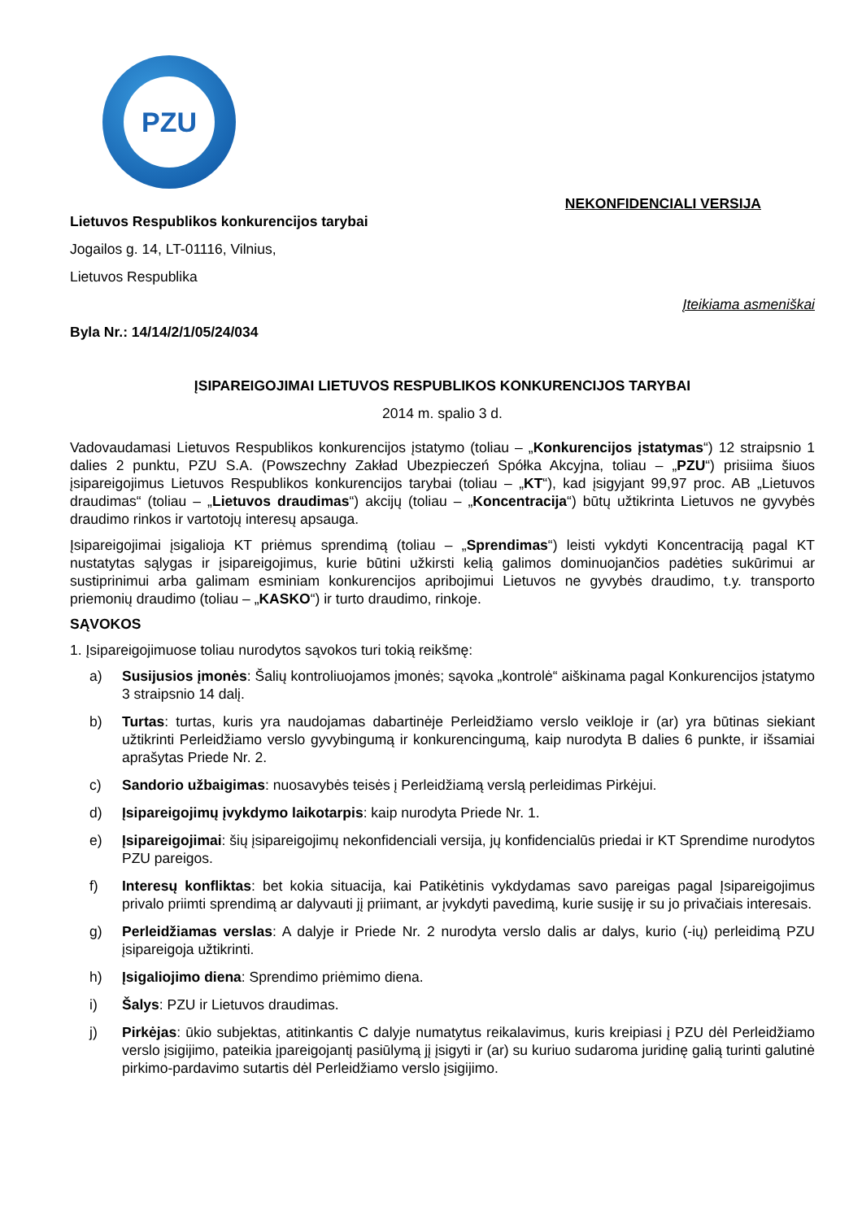PZU
NEKONFIDENCIALI VERSIJA
Lietuvos Respublikos konkurencijos tarybai
Jogailos g. 14, LT-01116, Vilnius,
Lietuvos Respublika
Įteikiama asmeniškai
Byla Nr.: 14/14/2/1/05/24/034
ĮSIPAREIGOJIMAI LIETUVOS RESPUBLIKOS KONKURENCIJOS TARYBAI
2014 m. spalio 3 d.
Vadovaudamasi Lietuvos Respublikos konkurencijos įstatymo (toliau – „Konkurencijos įstatymas“) 12 straipsnio 1 dalies 2 punktu, PZU S.A. (Powszechny Zakład Ubezpieczeń Spółka Akcyjna, toliau – „PZU“) prisiima šiuos įsipareigojimus Lietuvos Respublikos konkurencijos tarybai (toliau – „KT“), kad įsigyjant 99,97 proc. AB „Lietuvos draudimas“ (toliau – „Lietuvos draudimas“) akcijų (toliau – „Koncentracija“) būtų užtikrinta Lietuvos ne gyvybės draudimo rinkos ir vartotojų interesų apsauga.
Įsipareigojimai įsigalioja KT priėmus sprendimą (toliau – „Sprendimas“) leisti vykdyti Koncentraciją pagal KT nustatytas sąlygas ir įsipareigojimus, kurie būtini užkirsti kelią galimos dominuojančios padėties sukūrimui ar sustiprinimui arba galimam esminiam konkurencijos apribojimui Lietuvos ne gyvybės draudimo, t.y. transporto priemonių draudimo (toliau – „KASKO“) ir turto draudimo, rinkoje.
SĄVOKOS
1. Įsipareigojimuose toliau nurodytos sąvokos turi tokią reikšmę:
a) Susijusios įmonės: Šalių kontroliuojamos įmonės; sąvoka „kontrolė“ aiškinama pagal Konkurencijos įstatymo 3 straipsnio 14 dalį.
b) Turtas: turtas, kuris yra naudojamas dabartinėje Perleidžiamo verslo veikloje ir (ar) yra būtinas siekiant užtikrinti Perleidžiamo verslo gyvybingumą ir konkurencingumą, kaip nurodyta B dalies 6 punkte, ir išsamiai aprašytas Priede Nr. 2.
c) Sandorio užbaigimas: nuosavybės teisės į Perleidžiamą verslą perleidimas Pirkėjui.
d) Įsipareigojimų įvykdymo laikotarpis: kaip nurodyta Priede Nr. 1.
e) Įsipareigojimai: šių įsipareigojimų nekonfidenciali versija, jų konfidencialūs priedai ir KT Sprendime nurodytos PZU pareigos.
f) Interesų konfliktas: bet kokia situacija, kai Patikėtinis vykdydamas savo pareigas pagal Įsipareigojimus privalo priimti sprendimą ar dalyvauti jį priimant, ar įvykdyti pavedimą, kurie susiję ir su jo privačiais interesais.
g) Perleidžiamas verslas: A dalyje ir Priede Nr. 2 nurodyta verslo dalis ar dalys, kurio (-ių) perleidimą PZU įsipareigoja užtikrinti.
h) Įsigaliojimo diena: Sprendimo priėmimo diena.
i) Šalys: PZU ir Lietuvos draudimas.
j) Pirkėjas: ūkio subjektas, atitinkantis C dalyje numatytus reikalavimus, kuris kreipiasi į PZU dėl Perleidžiamo verslo įsigijimo, pateikia įpareigojantį pasiūlymą jį įsigyti ir (ar) su kuriuo sudaroma juridinę galią turinti galutinė pirkimo-pardavimo sutartis dėl Perleidžiamo verslo įsigijimo.